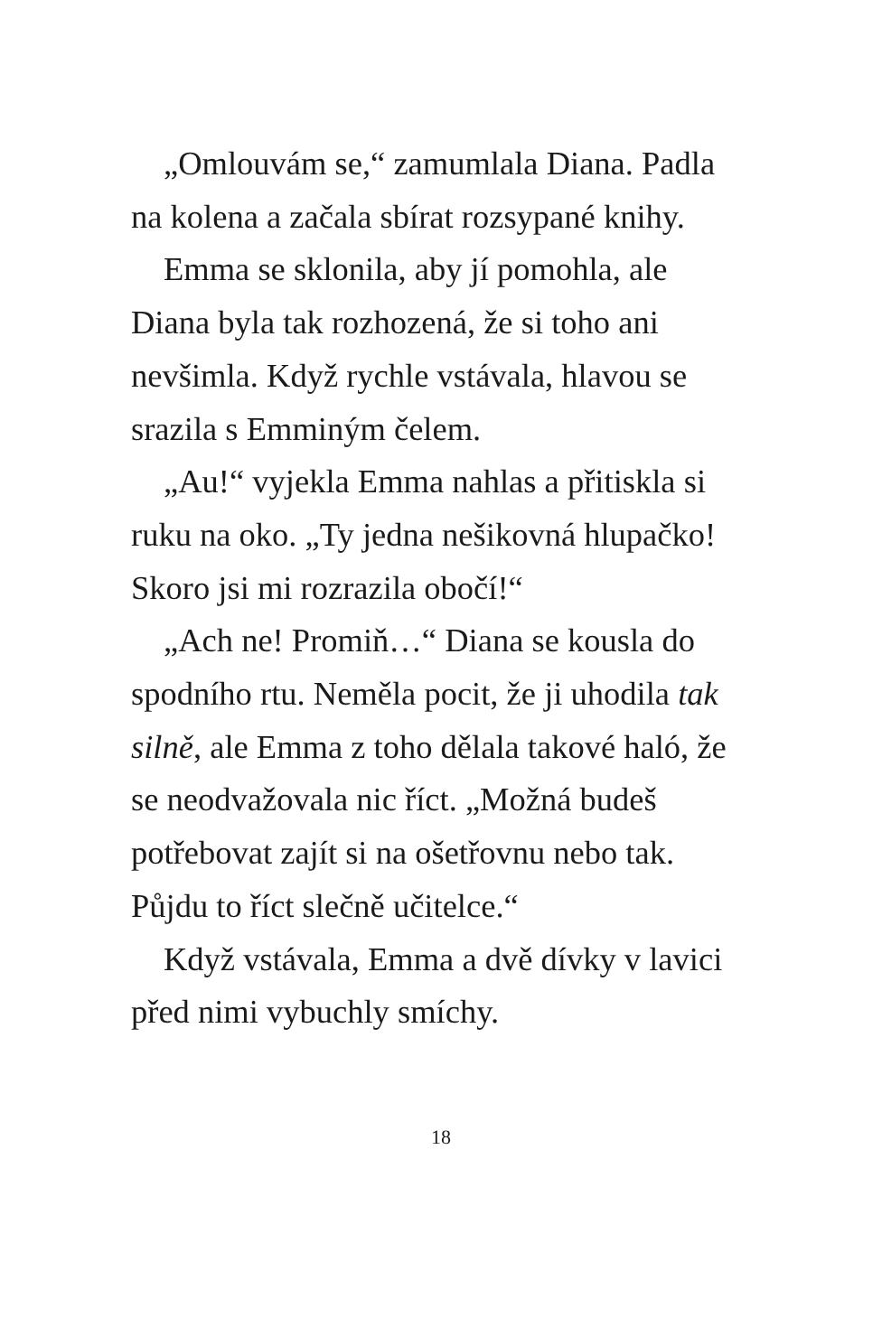„Omlouvám se,“ zamumlala Diana. Padla na kolena a začala sbírat rozsypané knihy.
Emma se sklonila, aby jí pomohla, ale Diana byla tak rozhozená, že si toho ani nevšimla. Když rychle vstávala, hlavou se srazila s Emminým čelem.
„Au!“ vyjekla Emma nahlas a přitiskla si ruku na oko. „Ty jedna nešikovná hlupačko! Skoro jsi mi rozrazila obočí!“
„Ach ne! Promiň…“ Diana se kousla do spodního rtu. Neměla pocit, že ji uhodila tak silně, ale Emma z toho dělala takové haló, že se neodvažovala nic říct. „Možná budeš potřebovat zajít si na ošetřovnu nebo tak. Půjdu to říct slečně učitelce.“
Když vstávala, Emma a dvě dívky v lavici před nimi vybuchly smíchy.
18